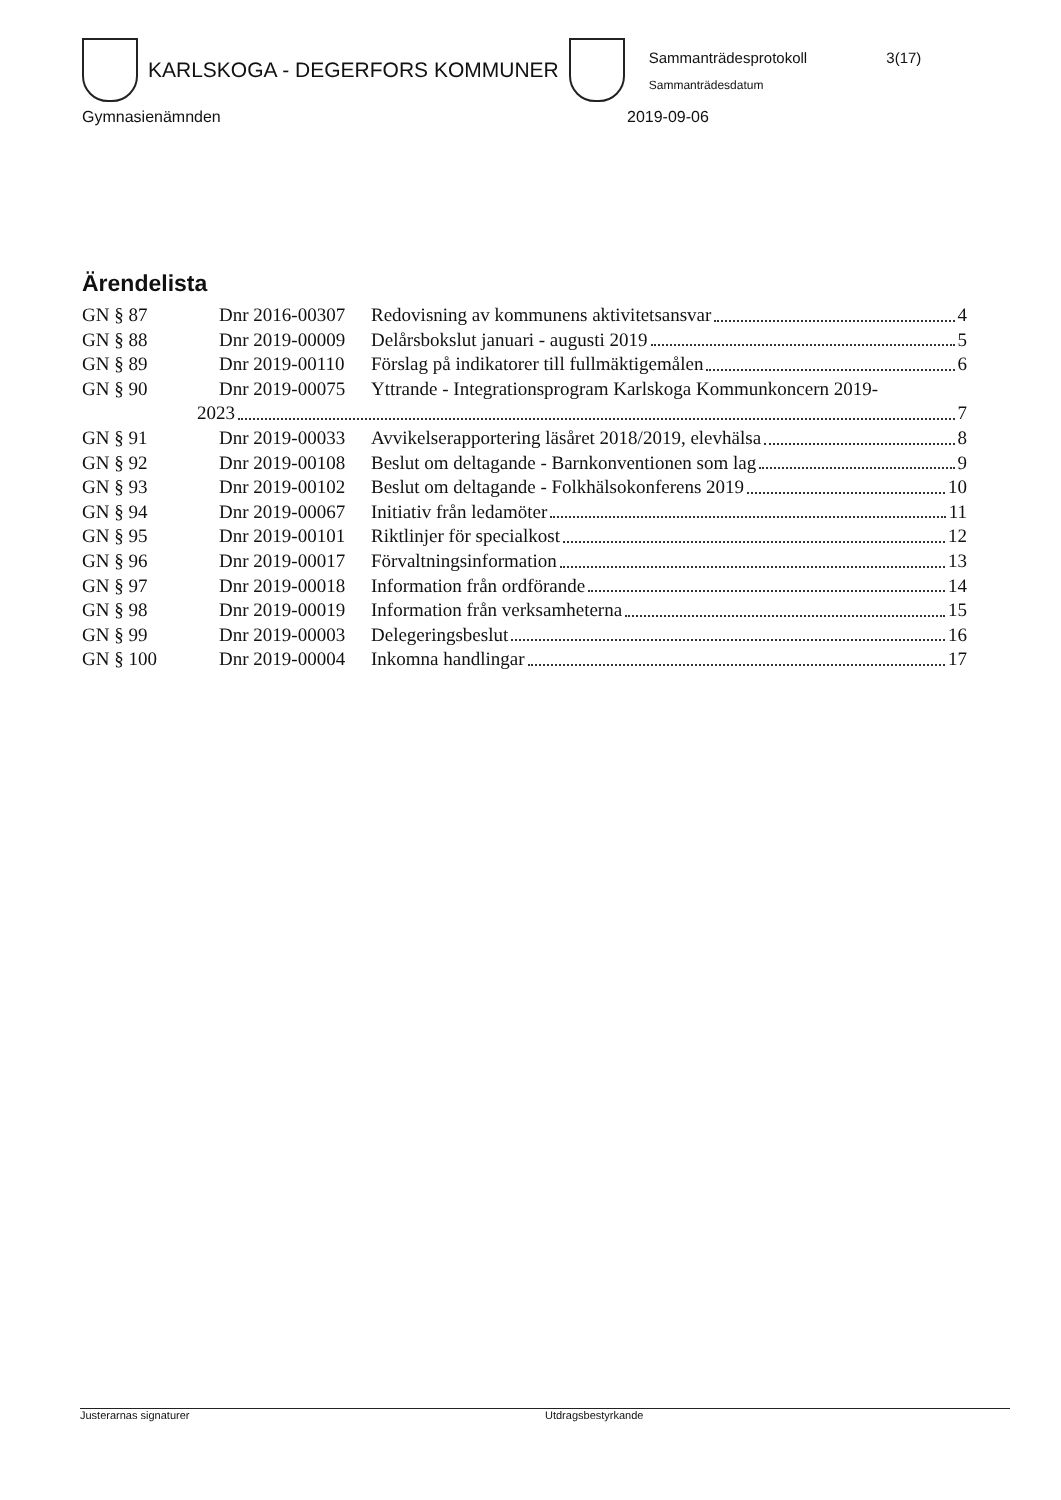KARLSKOGA - DEGERFORS KOMMUNER
Sammanträdesprotokoll 3(17)
Sammanträdesdatum
Gymnasienämnden 2019-09-06
Ärendelista
GN § 87 Dnr 2016-00307 Redovisning av kommunens aktivitetsansvar 4
GN § 88 Dnr 2019-00009 Delårsbokslut januari - augusti 2019 5
GN § 89 Dnr 2019-00110 Förslag på indikatorer till fullmäktigemålen 6
GN § 90 Dnr 2019-00075 Yttrande - Integrationsprogram Karlskoga Kommunkoncern 2019-
2023 7
GN § 91 Dnr 2019-00033 Avvikelserapportering läsåret 2018/2019, elevhälsa 8
GN § 92 Dnr 2019-00108 Beslut om deltagande - Barnkonventionen som lag 9
GN § 93 Dnr 2019-00102 Beslut om deltagande - Folkhälsokonferens 2019 10
GN § 94 Dnr 2019-00067 Initiativ från ledamöter 11
GN § 95 Dnr 2019-00101 Riktlinjer för specialkost 12
GN § 96 Dnr 2019-00017 Förvaltningsinformation 13
GN § 97 Dnr 2019-00018 Information från ordförande 14
GN § 98 Dnr 2019-00019 Information från verksamheterna 15
GN § 99 Dnr 2019-00003 Delegeringsbeslut 16
GN § 100 Dnr 2019-00004 Inkomna handlingar 17
Justerarnas signaturer Utdragsbestyrkande